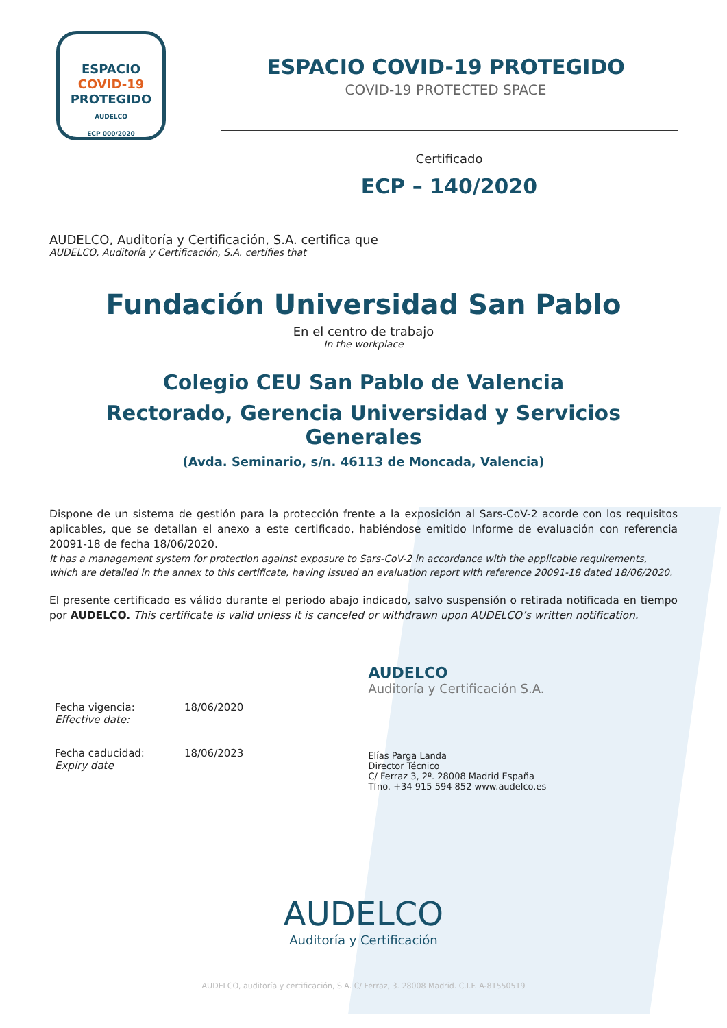ESPACIO
COVID-19
PROTEGIDO
AUDELCO
ECP 000/2020
ESPACIO COVID-19 PROTEGIDO
COVID-19 PROTECTED SPACE
Certificado
ECP – 140/2020
AUDELCO, Auditoría y Certificación, S.A. certifica que
AUDELCO, Auditoría y Certificación, S.A. certifies that
Fundación Universidad San Pablo
En el centro de trabajo
In the workplace
Colegio CEU San Pablo de Valencia
Rectorado, Gerencia Universidad y Servicios Generales
(Avda. Seminario, s/n. 46113 de Moncada, Valencia)
Dispone de un sistema de gestión para la protección frente a la exposición al Sars-CoV-2 acorde con los requisitos aplicables, que se detallan el anexo a este certificado, habiéndose emitido Informe de evaluación con referencia 20091-18 de fecha 18/06/2020.
It has a management system for protection against exposure to Sars-CoV-2 in accordance with the applicable requirements, which are detailed in the annex to this certificate, having issued an evaluation report with reference 20091-18 dated 18/06/2020.
El presente certificado es válido durante el periodo abajo indicado, salvo suspensión o retirada notificada en tiempo por AUDELCO. This certificate is valid unless it is canceled or withdrawn upon AUDELCO’s written notification.
| Fecha vigencia: Effective date: | 18/06/2020 |
| Fecha caducidad: Expiry date | 18/06/2023 |
AUDELCO
Auditoría y Certificación S.A.
Elías Parga Landa
Director Técnico
C/ Ferraz 3, 2º. 28008 Madrid España
Tfno. +34 915 594 852 www.audelco.es
AUDELCO
Auditoría y Certificación
AUDELCO, auditoría y certificación, S.A. C/ Ferraz, 3. 28008 Madrid. C.I.F. A-81550519